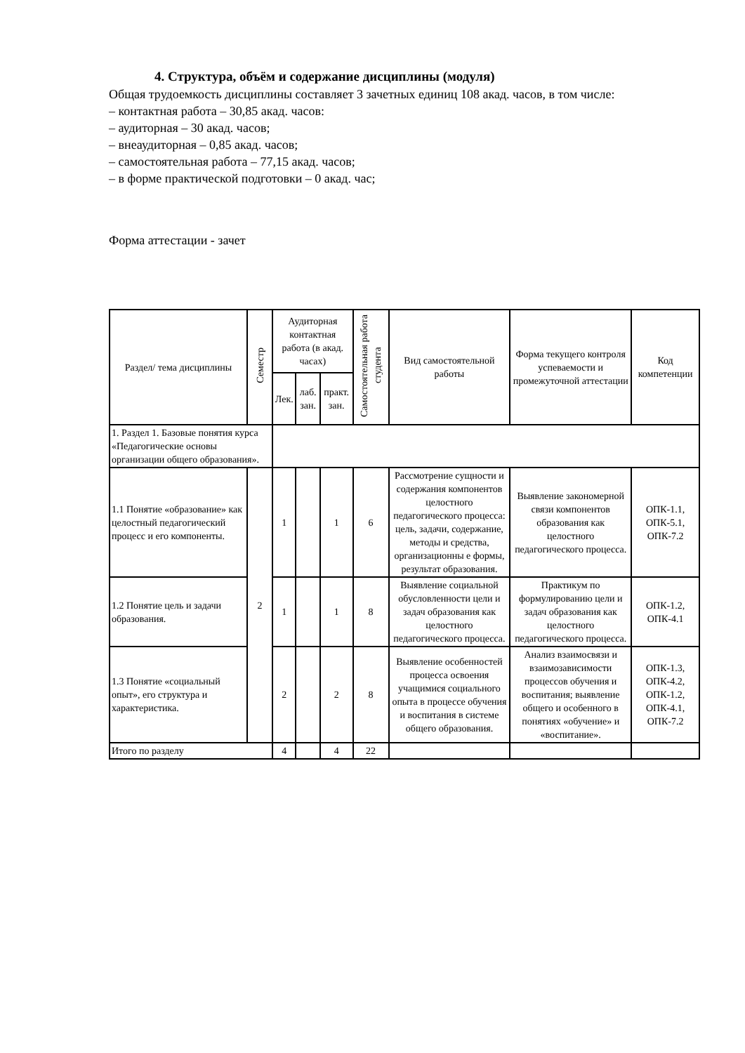4. Структура, объём и содержание дисциплины (модуля)
Общая трудоемкость дисциплины составляет 3 зачетных единиц 108 акад. часов, в том числе:
– контактная работа – 30,85 акад. часов:
– аудиторная – 30 акад. часов;
– внеаудиторная – 0,85 акад. часов;
– самостоятельная работа – 77,15 акад. часов;
– в форме практической подготовки – 0 акад. час;
Форма аттестации - зачет
| Раздел/ тема дисциплины | Семестр | Аудиторная контактная работа (в акад. часах) | | | Самостоятельная работа студента | Вид самостоятельной работы | Форма текущего контроля успеваемости и промежуточной аттестации | Код компетенции |
| --- | --- | --- | --- | --- | --- | --- | --- | --- |
| | | Лек. | лаб. зан. | практ. зан. | | | | |
| 1. Раздел 1. Базовые понятия курса «Педагогические основы организации общего образования». | | | | | | | | |
| 1.1 Понятие «образование» как целостный педагогический процесс и его компоненты. | 2 | 1 | | 1 | 6 | Рассмотрение сущности и содержания компонентов целостного педагогического процесса: цель, задачи, содержание, методы и средства, организационны е формы, результат образования. | Выявление закономерной связи компонентов образования как целостного педагогического процесса. | ОПК-1.1, ОПК-5.1, ОПК-7.2 |
| 1.2 Понятие цель и задачи образования. | | 1 | | 1 | 8 | Выявление социальной обусловленности цели и задач образования как целостного педагогического процесса. | Практикум по формулированию цели и задач образования как целостного педагогического процесса. | ОПК-1.2, ОПК-4.1 |
| 1.3 Понятие «социальный опыт», его структура и характеристика. | | 2 | | 2 | 8 | Выявление особенностей процесса освоения учащимися социального опыта в процессе обучения и воспитания в системе общего образования. | Анализ взаимосвязи и взаимозависимости процессов обучения и воспитания; выявление общего и особенного в понятиях «обучение» и «воспитание». | ОПК-1.3, ОПК-4.2, ОПК-1.2, ОПК-4.1, ОПК-7.2 |
| Итого по разделу | | 4 | | 4 | 22 | | | |